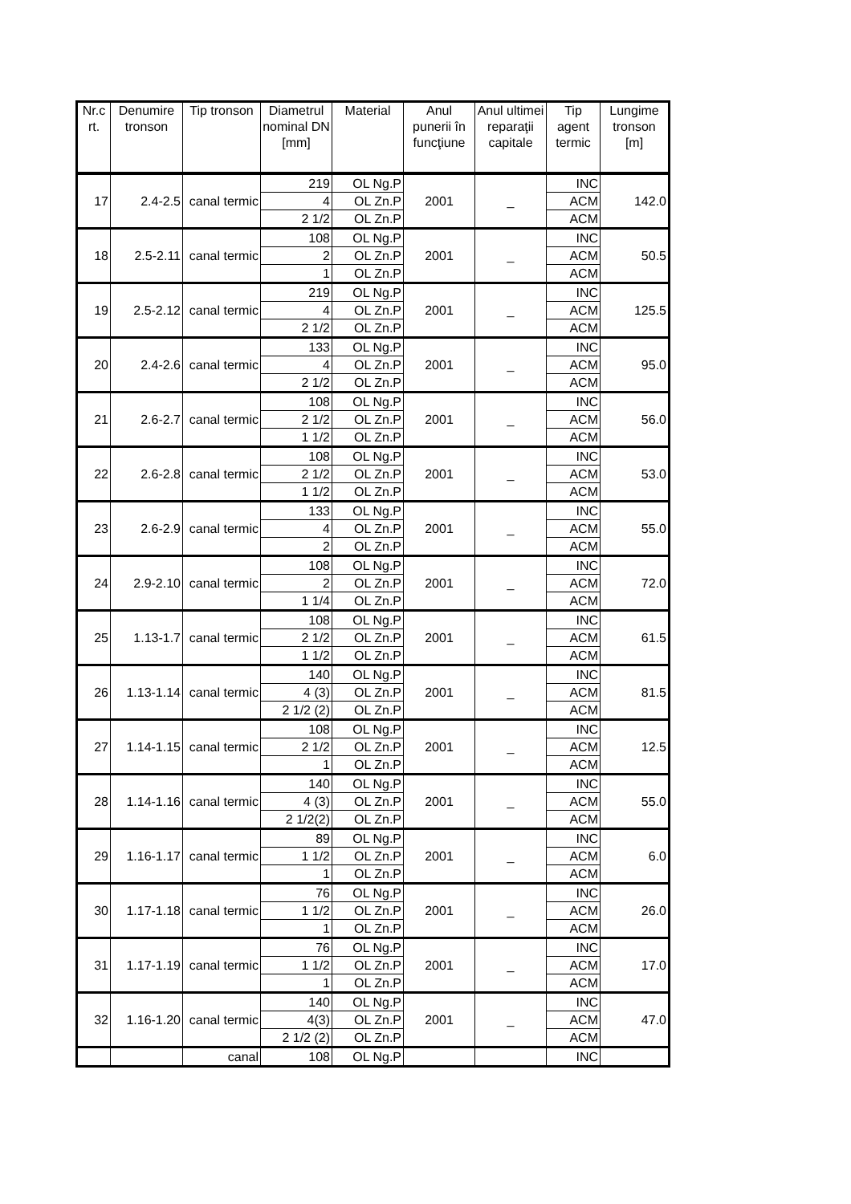| Nr.c rt. | Denumire tronson | Tip tronson | Diametrul nominal DN [mm] | Material | Anul punerii în funcţiune | Anul ultimei reparaţii capitale | Tip agent termic | Lungime tronson [m] |
| --- | --- | --- | --- | --- | --- | --- | --- | --- |
| 17 | 2.4-2.5 | canal termic | 219 | OL Ng.P | 2001 | _ | INC | 142.0 |
| | | | 4 | OL Zn.P | | | ACM | |
| | | | 2 1/2 | OL Zn.P | | | ACM | |
| 18 | 2.5-2.11 | canal termic | 108 | OL Ng.P | 2001 | _ | INC | 50.5 |
| | | | 2 | OL Zn.P | | | ACM | |
| | | | 1 | OL Zn.P | | | ACM | |
| 19 | 2.5-2.12 | canal termic | 219 | OL Ng.P | 2001 | _ | INC | 125.5 |
| | | | 4 | OL Zn.P | | | ACM | |
| | | | 2 1/2 | OL Zn.P | | | ACM | |
| 20 | 2.4-2.6 | canal termic | 133 | OL Ng.P | 2001 | _ | INC | 95.0 |
| | | | 4 | OL Zn.P | | | ACM | |
| | | | 2 1/2 | OL Zn.P | | | ACM | |
| 21 | 2.6-2.7 | canal termic | 108 | OL Ng.P | 2001 | _ | INC | 56.0 |
| | | | 2 1/2 | OL Zn.P | | | ACM | |
| | | | 1 1/2 | OL Zn.P | | | ACM | |
| 22 | 2.6-2.8 | canal termic | 108 | OL Ng.P | 2001 | _ | INC | 53.0 |
| | | | 2 1/2 | OL Zn.P | | | ACM | |
| | | | 1 1/2 | OL Zn.P | | | ACM | |
| 23 | 2.6-2.9 | canal termic | 133 | OL Ng.P | 2001 | _ | INC | 55.0 |
| | | | 4 | OL Zn.P | | | ACM | |
| | | | 2 | OL Zn.P | | | ACM | |
| 24 | 2.9-2.10 | canal termic | 108 | OL Ng.P | 2001 | _ | INC | 72.0 |
| | | | 2 | OL Zn.P | | | ACM | |
| | | | 1 1/4 | OL Zn.P | | | ACM | |
| 25 | 1.13-1.7 | canal termic | 108 | OL Ng.P | 2001 | _ | INC | 61.5 |
| | | | 2 1/2 | OL Zn.P | | | ACM | |
| | | | 1 1/2 | OL Zn.P | | | ACM | |
| 26 | 1.13-1.14 | canal termic | 140 | OL Ng.P | 2001 | _ | INC | 81.5 |
| | | | 4 (3) | OL Zn.P | | | ACM | |
| | | | 2 1/2 (2) | OL Zn.P | | | ACM | |
| 27 | 1.14-1.15 | canal termic | 108 | OL Ng.P | 2001 | _ | INC | 12.5 |
| | | | 2 1/2 | OL Zn.P | | | ACM | |
| | | | 1 | OL Zn.P | | | ACM | |
| 28 | 1.14-1.16 | canal termic | 140 | OL Ng.P | 2001 | _ | INC | 55.0 |
| | | | 4 (3) | OL Zn.P | | | ACM | |
| | | | 2 1/2(2) | OL Zn.P | | | ACM | |
| 29 | 1.16-1.17 | canal termic | 89 | OL Ng.P | 2001 | _ | INC | 6.0 |
| | | | 1 1/2 | OL Zn.P | | | ACM | |
| | | | 1 | OL Zn.P | | | ACM | |
| 30 | 1.17-1.18 | canal termic | 76 | OL Ng.P | 2001 | _ | INC | 26.0 |
| | | | 1 1/2 | OL Zn.P | | | ACM | |
| | | | 1 | OL Zn.P | | | ACM | |
| 31 | 1.17-1.19 | canal termic | 76 | OL Ng.P | 2001 | _ | INC | 17.0 |
| | | | 1 1/2 | OL Zn.P | | | ACM | |
| | | | 1 | OL Zn.P | | | ACM | |
| 32 | 1.16-1.20 | canal termic | 140 | OL Ng.P | 2001 | _ | INC | 47.0 |
| | | | 4(3) | OL Zn.P | | | ACM | |
| | | | 2 1/2 (2) | OL Zn.P | | | ACM | |
| | | canal | 108 | OL Ng.P | | | INC | |